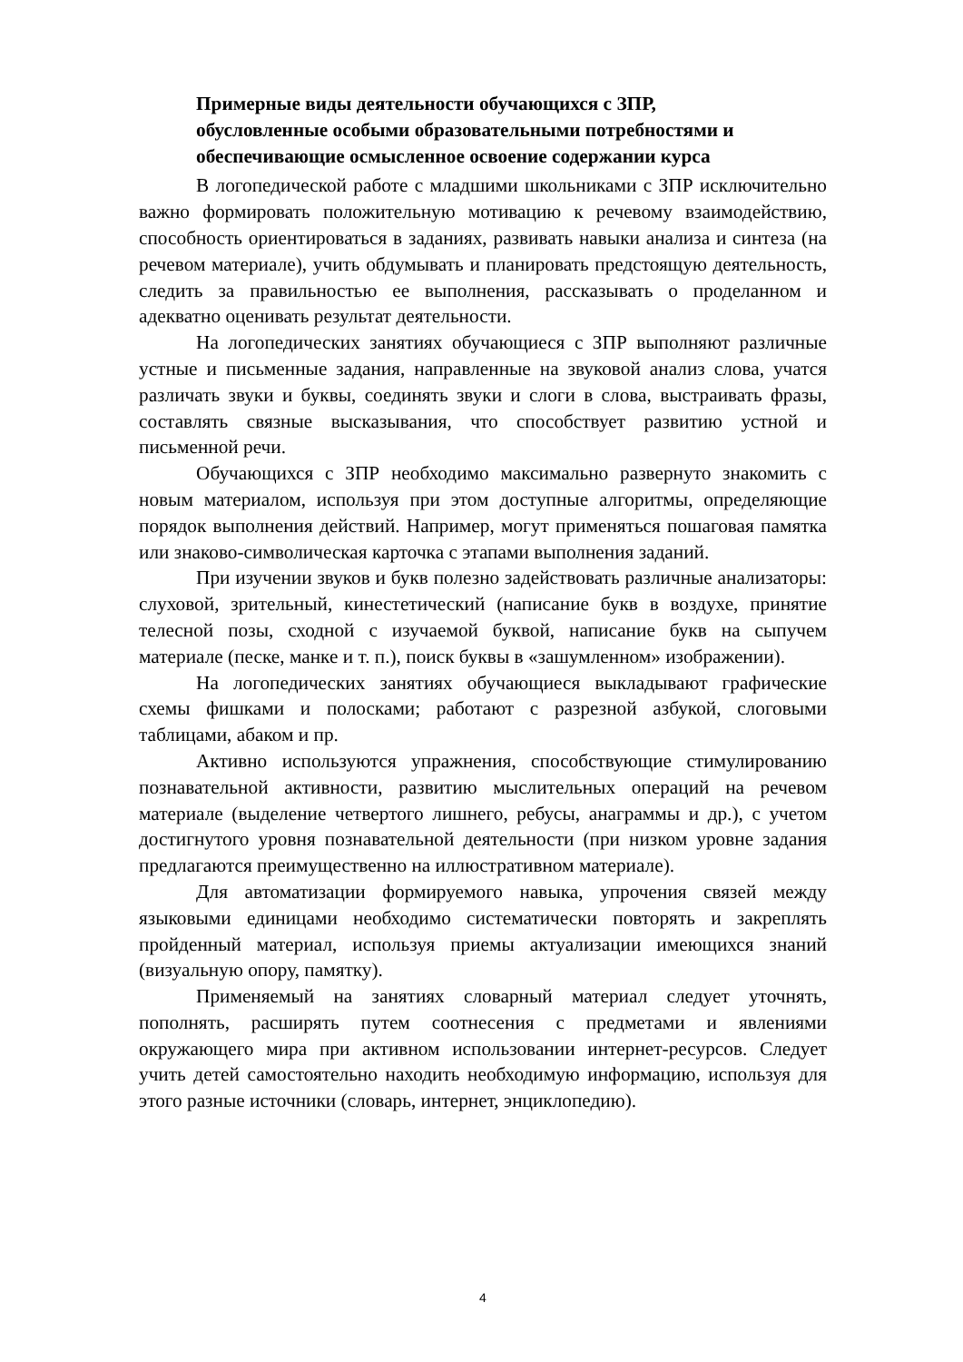Примерные виды деятельности обучающихся с ЗПР,
обусловленные особыми образовательными потребностями и
обеспечивающие осмысленное освоение содержании курса
В логопедической работе с младшими школьниками с ЗПР исключительно важно формировать положительную мотивацию к речевому взаимодействию, способность ориентироваться в заданиях, развивать навыки анализа и синтеза (на речевом материале), учить обдумывать и планировать предстоящую деятельность, следить за правильностью ее выполнения, рассказывать о проделанном и адекватно оценивать результат деятельности.
На логопедических занятиях обучающиеся с ЗПР выполняют различные устные и письменные задания, направленные на звуковой анализ слова, учатся различать звуки и буквы, соединять звуки и слоги в слова, выстраивать фразы, составлять связные высказывания, что способствует развитию устной и письменной речи.
Обучающихся с ЗПР необходимо максимально развернуто знакомить с новым материалом, используя при этом доступные алгоритмы, определяющие порядок выполнения действий. Например, могут применяться пошаговая памятка или знаково-символическая карточка с этапами выполнения заданий.
При изучении звуков и букв полезно задействовать различные анализаторы: слуховой, зрительный, кинестетический (написание букв в воздухе, принятие телесной позы, сходной с изучаемой буквой, написание букв на сыпучем материале (песке, манке и т. п.), поиск буквы в «зашумленном» изображении).
На логопедических занятиях обучающиеся выкладывают графические схемы фишками и полосками; работают с разрезной азбукой, слоговыми таблицами, абаком и пр.
Активно используются упражнения, способствующие стимулированию познавательной активности, развитию мыслительных операций на речевом материале (выделение четвертого лишнего, ребусы, анаграммы и др.), с учетом достигнутого уровня познавательной деятельности (при низком уровне задания предлагаются преимущественно на иллюстративном материале).
Для автоматизации формируемого навыка, упрочения связей между языковыми единицами необходимо систематически повторять и закреплять пройденный материал, используя приемы актуализации имеющихся знаний (визуальную опору, памятку).
Применяемый на занятиях словарный материал следует уточнять, пополнять, расширять путем соотнесения с предметами и явлениями окружающего мира при активном использовании интернет-ресурсов. Следует учить детей самостоятельно находить необходимую информацию, используя для этого разные источники (словарь, интернет, энциклопедию).
4